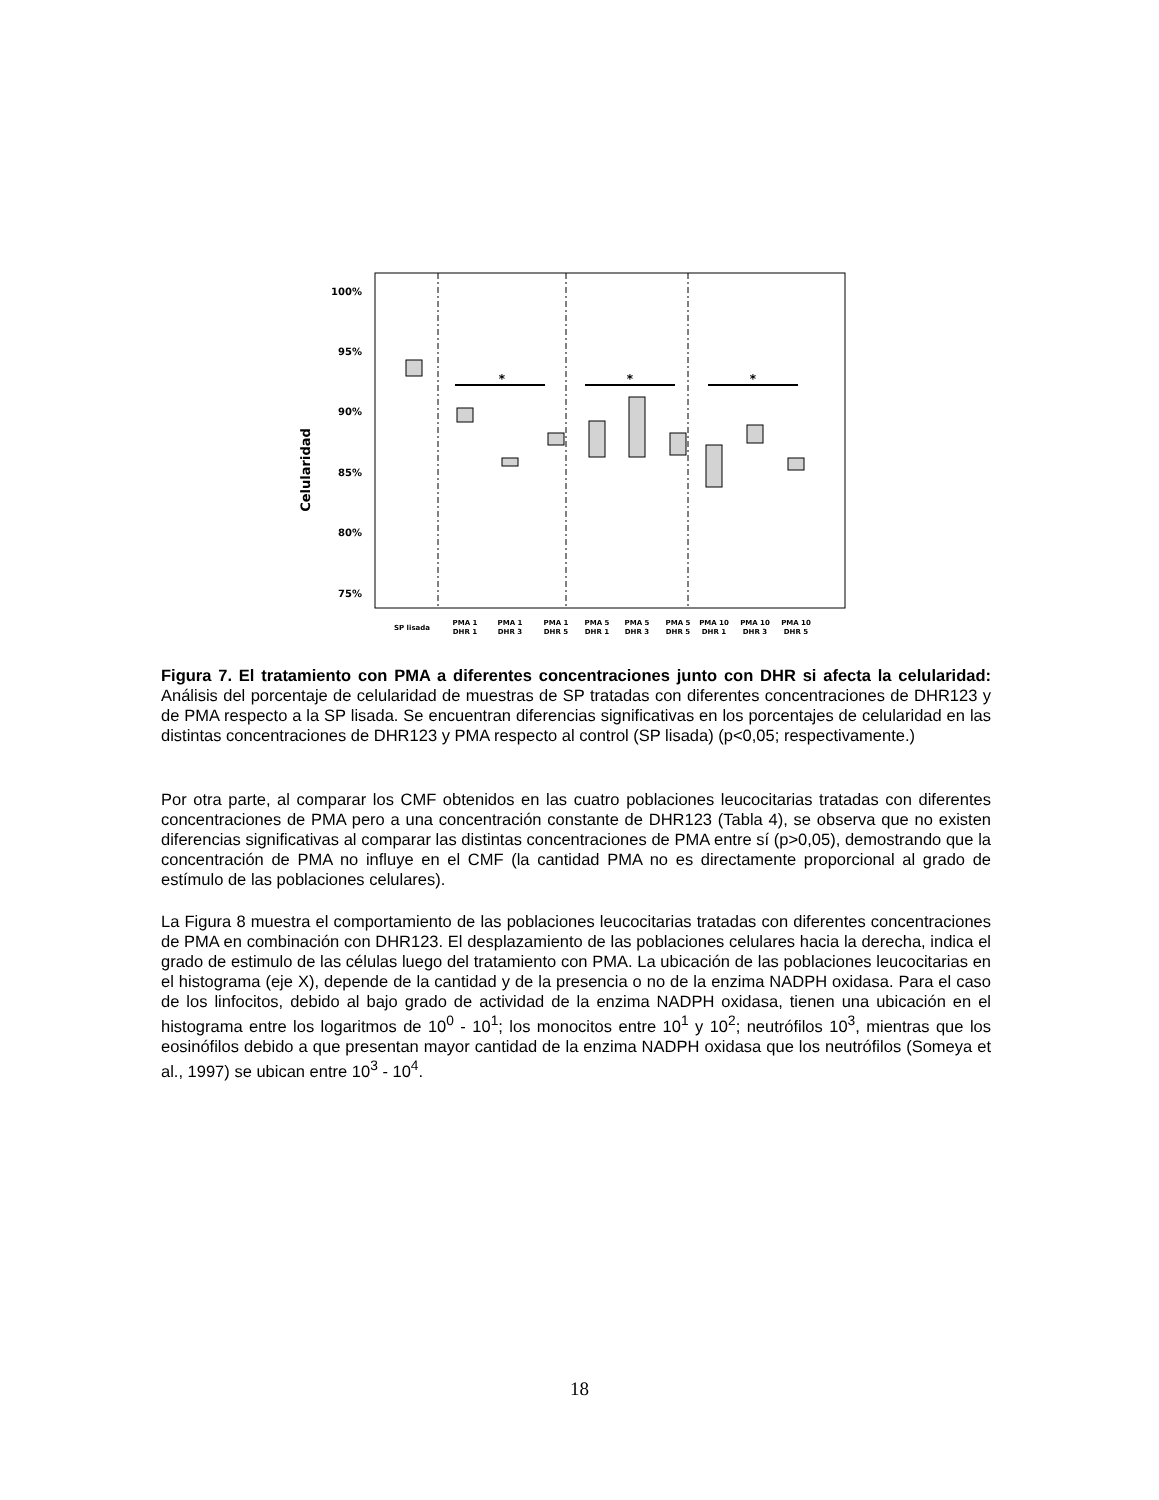100%
95%
90%
85%
80%
75%
Celularidad
*
*
*
SP lisada
PMA 1
DHR 1
PMA 1
DHR 3
PMA 1
DHR 5
PMA 5
DHR 1
PMA 5
DHR 3
PMA 5
DHR 5
PMA 10
DHR 1
PMA 10
DHR 3
PMA 10
DHR 5
Figura 7. El tratamiento con PMA a diferentes concentraciones junto con DHR si afecta la celularidad: Análisis del porcentaje de celularidad de muestras de SP tratadas con diferentes concentraciones de DHR123 y de PMA respecto a la SP lisada. Se encuentran diferencias significativas en los porcentajes de celularidad en las distintas concentraciones de DHR123 y PMA respecto al control (SP lisada) (p<0,05; respectivamente.)
Por otra parte, al comparar los CMF obtenidos en las cuatro poblaciones leucocitarias tratadas con diferentes concentraciones de PMA pero a una concentración constante de DHR123 (Tabla 4), se observa que no existen diferencias significativas al comparar las distintas concentraciones de PMA entre sí (p>0,05), demostrando que la concentración de PMA no influye en el CMF (la cantidad PMA no es directamente proporcional al grado de estímulo de las poblaciones celulares).
La Figura 8 muestra el comportamiento de las poblaciones leucocitarias tratadas con diferentes concentraciones de PMA en combinación con DHR123. El desplazamiento de las poblaciones celulares hacia la derecha, indica el grado de estimulo de las células luego del tratamiento con PMA. La ubicación de las poblaciones leucocitarias en el histograma (eje X), depende de la cantidad y de la presencia o no de la enzima NADPH oxidasa. Para el caso de los linfocitos, debido al bajo grado de actividad de la enzima NADPH oxidasa, tienen una ubicación en el histograma entre los logaritmos de 10<sup>0</sup> - 10<sup>1</sup>; los monocitos entre 10<sup>1</sup> y 10<sup>2</sup>; neutrófilos 10<sup>3</sup>, mientras que los eosinófilos debido a que presentan mayor cantidad de la enzima NADPH oxidasa que los neutrófilos (Someya et al., 1997) se ubican entre 10<sup>3</sup> - 10<sup>4</sup>.
18